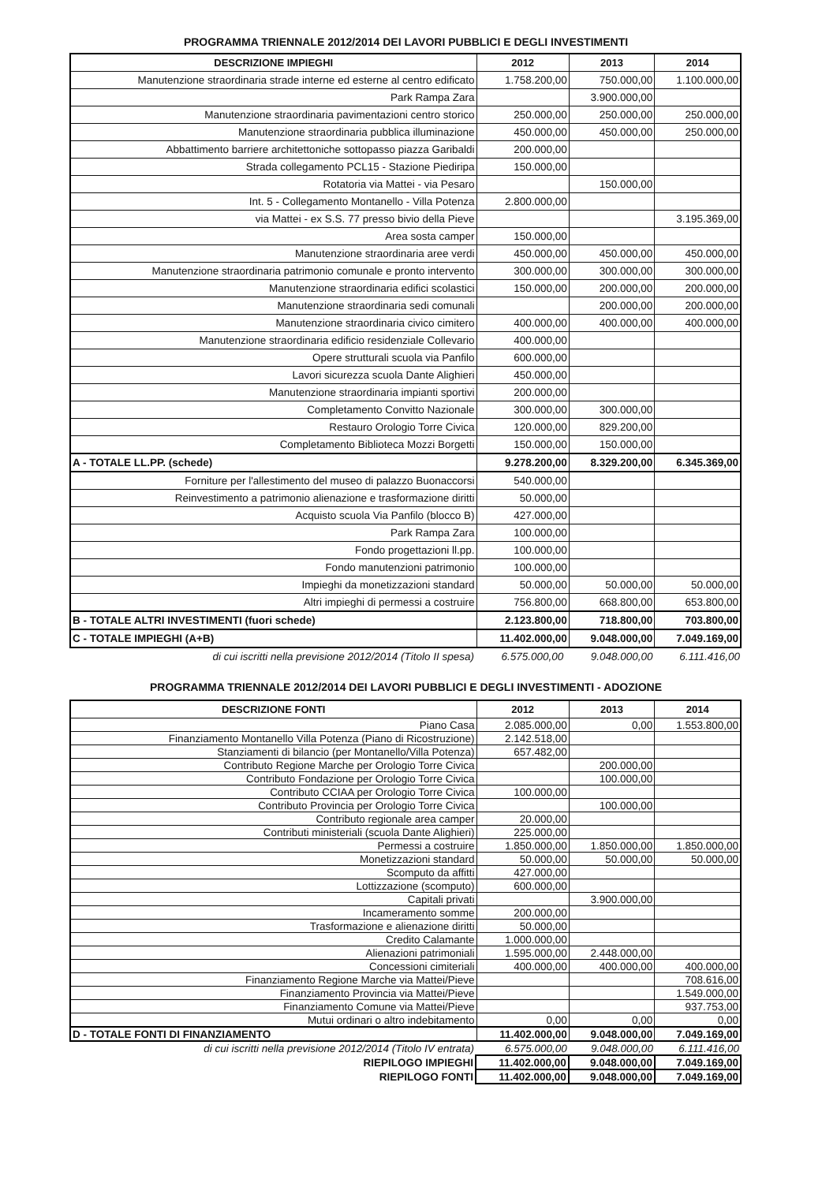PROGRAMMA TRIENNALE 2012/2014 DEI LAVORI PUBBLICI E DEGLI INVESTIMENTI
| DESCRIZIONE IMPIEGHI | 2012 | 2013 | 2014 |
| --- | --- | --- | --- |
| Manutenzione straordinaria strade interne ed esterne al centro edificato | 1.758.200,00 | 750.000,00 | 1.100.000,00 |
| Park Rampa Zara | | 3.900.000,00 | |
| Manutenzione straordinaria pavimentazioni centro storico | 250.000,00 | 250.000,00 | 250.000,00 |
| Manutenzione straordinaria pubblica illuminazione | 450.000,00 | 450.000,00 | 250.000,00 |
| Abbattimento barriere architettoniche sottopasso piazza Garibaldi | 200.000,00 | | |
| Strada collegamento PCL15 - Stazione Piediripa | 150.000,00 | | |
| Rotatoria via Mattei - via Pesaro | | 150.000,00 | |
| Int. 5 - Collegamento Montanello - Villa Potenza | 2.800.000,00 | | |
| via Mattei - ex S.S. 77 presso bivio della Pieve | | | 3.195.369,00 |
| Area sosta camper | 150.000,00 | | |
| Manutenzione straordinaria aree verdi | 450.000,00 | 450.000,00 | 450.000,00 |
| Manutenzione straordinaria patrimonio comunale e pronto intervento | 300.000,00 | 300.000,00 | 300.000,00 |
| Manutenzione straordinaria edifici scolastici | 150.000,00 | 200.000,00 | 200.000,00 |
| Manutenzione straordinaria sedi comunali | | 200.000,00 | 200.000,00 |
| Manutenzione straordinaria civico cimitero | 400.000,00 | 400.000,00 | 400.000,00 |
| Manutenzione straordinaria edificio residenziale Collevario | 400.000,00 | | |
| Opere strutturali scuola via Panfilo | 600.000,00 | | |
| Lavori sicurezza scuola Dante Alighieri | 450.000,00 | | |
| Manutenzione straordinaria impianti sportivi | 200.000,00 | | |
| Completamento Convitto Nazionale | 300.000,00 | 300.000,00 | |
| Restauro Orologio Torre Civica | 120.000,00 | 829.200,00 | |
| Completamento Biblioteca Mozzi Borgetti | 150.000,00 | 150.000,00 | |
| A - TOTALE LL.PP. (schede) | 9.278.200,00 | 8.329.200,00 | 6.345.369,00 |
| Forniture per l'allestimento del museo di palazzo Buonaccorsi | 540.000,00 | | |
| Reinvestimento a patrimonio alienazione e trasformazione diritti | 50.000,00 | | |
| Acquisto scuola Via Panfilo (blocco B) | 427.000,00 | | |
| Park Rampa Zara | 100.000,00 | | |
| Fondo progettazioni ll.pp. | 100.000,00 | | |
| Fondo manutenzioni patrimonio | 100.000,00 | | |
| Impieghi da monetizzazioni standard | 50.000,00 | 50.000,00 | 50.000,00 |
| Altri impieghi di permessi a costruire | 756.800,00 | 668.800,00 | 653.800,00 |
| B - TOTALE ALTRI INVESTIMENTI (fuori schede) | 2.123.800,00 | 718.800,00 | 703.800,00 |
| C - TOTALE IMPIEGHI (A+B) | 11.402.000,00 | 9.048.000,00 | 7.049.169,00 |
| di cui iscritti nella previsione 2012/2014 (Titolo II spesa) | 6.575.000,00 | 9.048.000,00 | 6.111.416,00 |
PROGRAMMA TRIENNALE 2012/2014 DEI LAVORI PUBBLICI E DEGLI INVESTIMENTI - ADOZIONE
| DESCRIZIONE FONTI | 2012 | 2013 | 2014 |
| --- | --- | --- | --- |
| Piano Casa | 2.085.000,00 | 0,00 | 1.553.800,00 |
| Finanziamento Montanello Villa Potenza (Piano di Ricostruzione) | 2.142.518,00 | | |
| Stanziamenti di bilancio (per Montanello/Villa Potenza) | 657.482,00 | | |
| Contributo Regione Marche per Orologio Torre Civica | | 200.000,00 | |
| Contributo Fondazione per Orologio Torre Civica | | 100.000,00 | |
| Contributo CCIAA per Orologio Torre Civica | 100.000,00 | | |
| Contributo Provincia per Orologio Torre Civica | | 100.000,00 | |
| Contributo regionale area camper | 20.000,00 | | |
| Contributi ministeriali (scuola Dante Alighieri) | 225.000,00 | | |
| Permessi a costruire | 1.850.000,00 | 1.850.000,00 | 1.850.000,00 |
| Monetizzazioni standard | 50.000,00 | 50.000,00 | 50.000,00 |
| Scomputo da affitti | 427.000,00 | | |
| Lottizzazione (scomputo) | 600.000,00 | | |
| Capitali privati | | 3.900.000,00 | |
| Incameramento somme | 200.000,00 | | |
| Trasformazione e alienazione diritti | 50.000,00 | | |
| Credito Calamante | 1.000.000,00 | | |
| Alienazioni patrimoniali | 1.595.000,00 | 2.448.000,00 | |
| Concessioni cimiteriali | 400.000,00 | 400.000,00 | 400.000,00 |
| Finanziamento Regione Marche via Mattei/Pieve | | | 708.616,00 |
| Finanziamento Provincia via Mattei/Pieve | | | 1.549.000,00 |
| Finanziamento Comune via Mattei/Pieve | | | 937.753,00 |
| Mutui ordinari o altro indebitamento | 0,00 | 0,00 | 0,00 |
| D - TOTALE FONTI DI FINANZIAMENTO | 11.402.000,00 | 9.048.000,00 | 7.049.169,00 |
| di cui iscritti nella previsione 2012/2014 (Titolo IV entrata) | 6.575.000,00 | 9.048.000,00 | 6.111.416,00 |
| RIEPILOGO IMPIEGHI | 11.402.000,00 | 9.048.000,00 | 7.049.169,00 |
| RIEPILOGO FONTI | 11.402.000,00 | 9.048.000,00 | 7.049.169,00 |